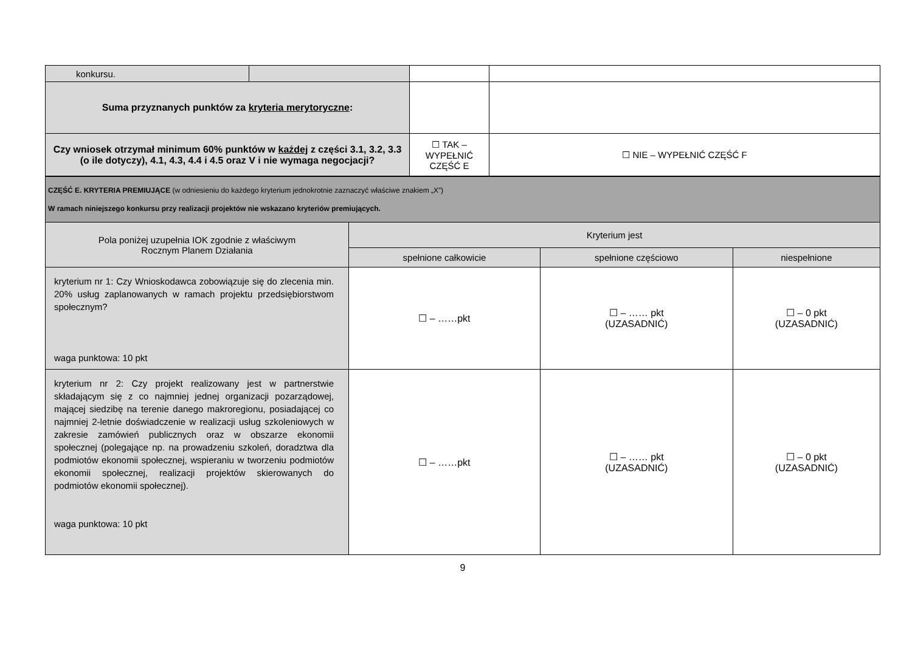| konkursu. | | | |
| Suma przyznanych punktów za kryteria merytoryczne : | | | |
| Czy wniosek otrzymał minimum 60% punktów w każdej z części 3.1, 3.2, 3.3 (o ile dotyczy), 4.1, 4.3, 4.4 i 4.5 oraz V i nie wymaga negocjacji? | | ☐ TAK – WYPEŁNIĆ CZĘŚĆ E | ☐ NIE – WYPEŁNIĆ CZĘŚĆ F |
| CZĘŚĆ E. KRYTERIA PREMIUJĄCE (w odniesieniu do każdego kryterium jednokrotnie zaznaczyć właściwe znakiem „X”) W ramach niniejszego konkursu przy realizacji projektów nie wskazano kryteriów premiujących. | | | |
| Pola poniżej uzupełnia IOK zgodnie z właściwym Rocznym Planem Działania | Kryterium jest | | |
| | spełnione całkowicie | spełnione częściowo | niespełnione |
| kryterium nr 1: Czy Wnioskodawca zobowiązuje się do zlecenia min. 20% usług zaplanowanych w ramach projektu przedsiębiorstwom społecznym? waga punktowa: 10 pkt | ☐ – ……pkt | ☐ – …… pkt (UZASADNIĆ) | ☐ – 0 pkt (UZASADNIĆ) |
| kryterium nr 2: Czy projekt realizowany jest w partnerstwie składającym się z co najmniej jednej organizacji pozarządowej, mającej siedzibę na terenie danego makroregionu, posiadającej co najmniej 2-letnie doświadczenie w realizacji usług szkoleniowych w zakresie zamówień publicznych oraz w obszarze ekonomii społecznej (polegające np. na prowadzeniu szkoleń, doradztwa dla podmiotów ekonomii społecznej, wspieraniu w tworzeniu podmiotów ekonomii społecznej, realizacji projektów skierowanych do podmiotów ekonomii społecznej). waga punktowa: 10 pkt | ☐ – ……pkt | ☐ – …… pkt (UZASADNIĆ) | ☐ – 0 pkt (UZASADNIĆ) |
9